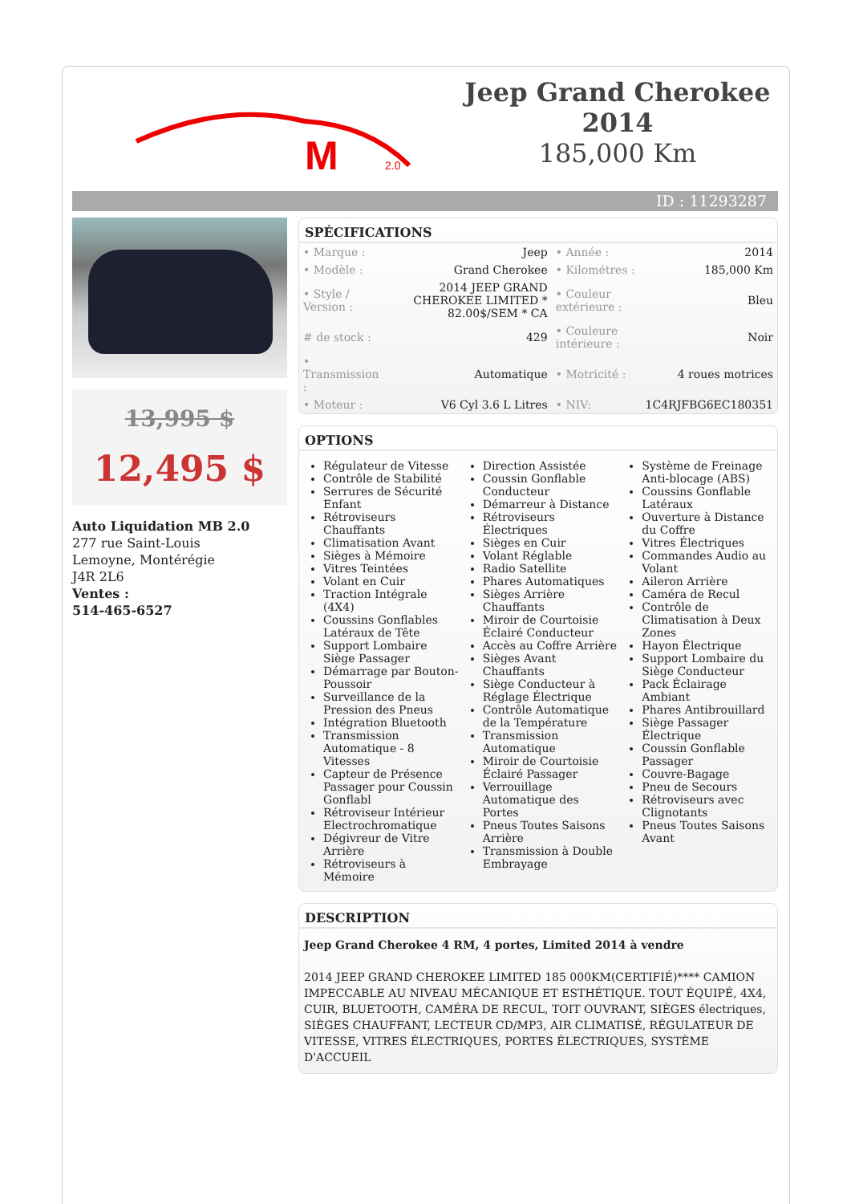M
2.0
Jeep Grand Cherokee 2014
185,000 Km
ID : 11293287
13,995 $
12,495 $
Auto Liquidation MB 2.0
277 rue Saint-Louis
Lemoyne, Montérégie
J4R 2L6
Ventes :
514-465-6527
SPÉCIFICATIONS
| • Marque : | Jeep | • Année : | 2014 |
| • Modèle : | Grand Cherokee | • Kilométres : | 185,000 Km |
| • Style / Version : | 2014 JEEP GRAND CHEROKEE LIMITED * 82.00$/SEM * CA | • Couleur extérieure : | Bleu |
| # de stock : | 429 | • Couleure intérieure : | Noir |
| • Transmission : | Automatique | • Motricité : | 4 roues motrices |
| • Moteur : | V6 Cyl 3.6 L Litres | • NIV: | 1C4RJFBG6EC180351 |
OPTIONS
Régulateur de Vitesse
Contrôle de Stabilité
Serrures de Sécurité Enfant
Rétroviseurs Chauffants
Climatisation Avant
Sièges à Mémoire
Vitres Teintées
Volant en Cuir
Traction Intégrale (4X4)
Coussins Gonflables Latéraux de Tête
Support Lombaire Siège Passager
Démarrage par Bouton-Poussoir
Surveillance de la Pression des Pneus
Intégration Bluetooth
Transmission Automatique - 8 Vitesses
Capteur de Présence Passager pour Coussin Gonflabl
Rétroviseur Intérieur Electrochromatique
Dégivreur de Vitre Arrière
Rétroviseurs à Mémoire
Direction Assistée
Coussin Gonflable Conducteur
Démarreur à Distance
Rétroviseurs Électriques
Sièges en Cuir
Volant Réglable
Radio Satellite
Phares Automatiques
Sièges Arrière Chauffants
Miroir de Courtoisie Éclairé Conducteur
Accès au Coffre Arrière
Sièges Avant Chauffants
Siège Conducteur à Réglage Électrique
Contrôle Automatique de la Température
Transmission Automatique
Miroir de Courtoisie Éclairé Passager
Verrouillage Automatique des Portes
Pneus Toutes Saisons Arrière
Transmission à Double Embrayage
Système de Freinage Anti-blocage (ABS)
Coussins Gonflable Latéraux
Ouverture à Distance du Coffre
Vitres Électriques
Commandes Audio au Volant
Aileron Arrière
Caméra de Recul
Contrôle de Climatisation à Deux Zones
Hayon Électrique
Support Lombaire du Siège Conducteur
Pack Éclairage Ambiant
Phares Antibrouillard
Siège Passager Électrique
Coussin Gonflable Passager
Couvre-Bagage
Pneu de Secours
Rétroviseurs avec Clignotants
Pneus Toutes Saisons Avant
DESCRIPTION
Jeep Grand Cherokee 4 RM, 4 portes, Limited 2014 à vendre
2014 JEEP GRAND CHEROKEE LIMITED 185 000KM(CERTIFIÉ)**** CAMION IMPECCABLE AU NIVEAU MÉCANIQUE ET ESTHÉTIQUE. TOUT ÉQUIPÉ, 4X4, CUIR, BLUETOOTH, CAMÉRA DE RECUL, TOIT OUVRANT, SIÈGES électriques, SIÈGES CHAUFFANT, LECTEUR CD/MP3, AIR CLIMATISÉ, RÉGULATEUR DE VITESSE, VITRES ÉLECTRIQUES, PORTES ÉLECTRIQUES, SYSTÈME D'ACCUEIL